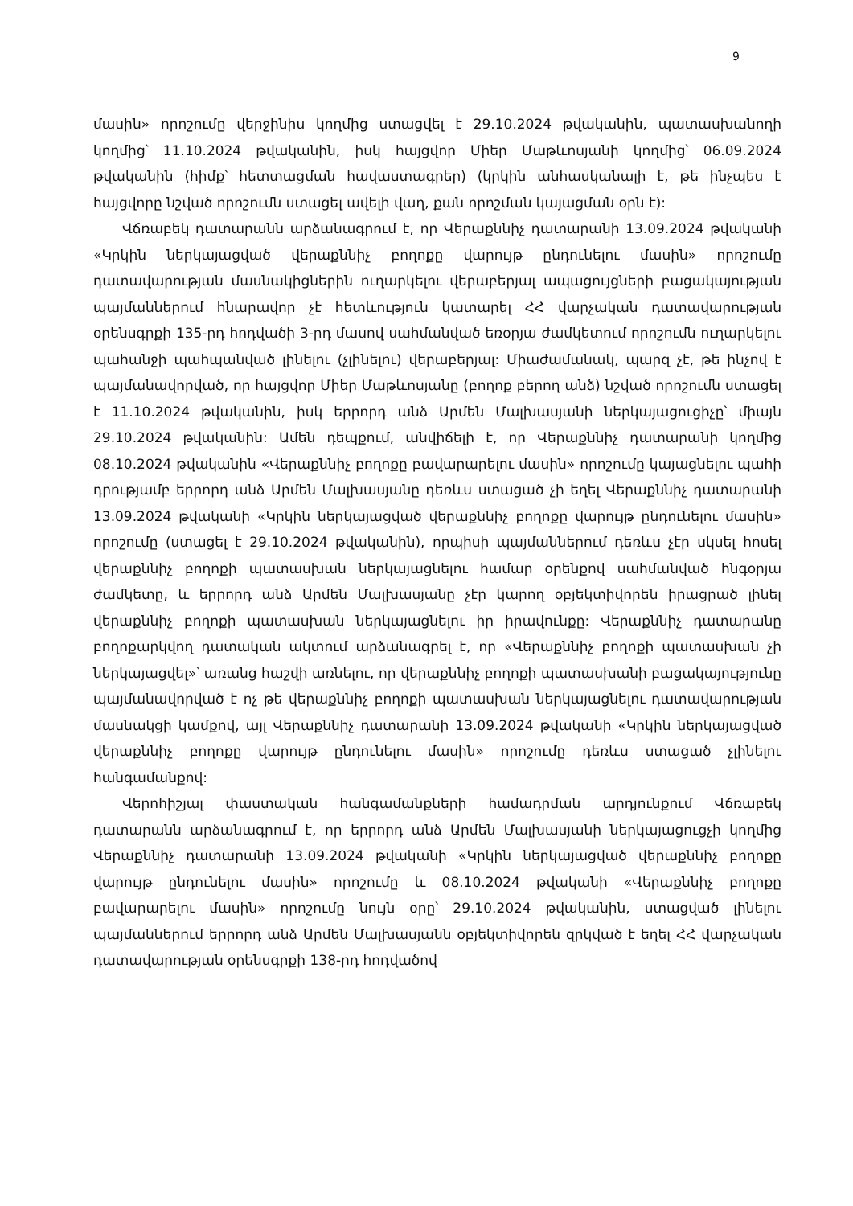9
մասին» որոշումը վերջինիս կողմից ստացվել է 29.10.2024 թվականին, պատասխանողի կողմից՝ 11.10.2024 թվականին, իսկ հայցվոր Միեր Մաթևոսյանի կողմից՝ 06.09.2024 թվականին (հիմք՝ հետտացման հավաստագրեր) (կրկին անհասկանալի է, թե ինչպես է հայցվորը նշված որոշումն ստացել ավելի վաղ, քան որոշման կայացման օրն է):
Վճռաբեկ դատարանն արձանագրում է, որ Վերաքննիչ դատարանի 13.09.2024 թվականի «Կրկին ներկայացված վերաքննիչ բողոքը վարույթ ընդունելու մասին» որոշումը դատավարության մասնակիցներին ուղարկելու վերաբերյալ ապացույցների բացակայության պայմաններում հնարավոր չէ հետևություն կատարել ՀՀ վարչական դատավարության օրենսգրքի 135-րդ հոդվածի 3-րդ մասով սահմանված եռօրյա ժամկետում որոշումն ուղարկելու պահանջի պահպանված լինելու (չլինելու) վերաբերյալ: Միաժամանակ, պարզ չէ, թե ինչով է պայմանավորված, որ հայցվոր Միեր Մաթևոսյանը (բողոք բերող անձ) նշված որոշումն ստացել է 11.10.2024 թվականին, իսկ երրորդ անձ Արմեն Մալխասյանի ներկայացուցիչը՝ միայն 29.10.2024 թվականին: Ամեն դեպքում, անվիճելի է, որ Վերաքննիչ դատարանի կողմից 08.10.2024 թվականին «Վերաքննիչ բողոքը բավարարելու մասին» որոշումը կայացնելու պահի դրությամբ երրորդ անձ Արմեն Մալխասյանը դեռևս ստացած չի եղել Վերաքննիչ դատարանի 13.09.2024 թվականի «Կրկին ներկայացված վերաքննիչ բողոքը վարույթ ընդունելու մասին» որոշումը (ստացել է 29.10.2024 թվականին), որպիսի պայմաններում դեռևս չէր սկսել հոսել վերաքննիչ բողոքի պատասխան ներկայացնելու համար օրենքով սահմանված հնգօրյա ժամկետը, և երրորդ անձ Արմեն Մալխասյանը չէր կարող օբյեկտիվորեն իրացրած լինել վերաքննիչ բողոքի պատասխան ներկայացնելու իր իրավունքը: Վերաքննիչ դատարանը բողոքարկվող դատական ակտում արձանագրել է, որ «Վերաքննիչ բողոքի պատասխան չի ներկայացվել»՝ առանց հաշվի առնելու, որ վերաքննիչ բողոքի պատասխանի բացակայությունը պայմանավորված է ոչ թե վերաքննիչ բողոքի պատասխան ներկայացնելու դատավարության մասնակցի կամքով, այլ Վերաքննիչ դատարանի 13.09.2024 թվականի «Կրկին ներկայացված վերաքննիչ բողոքը վարույթ ընդունելու մասին» որոշումը դեռևս ստացած չլինելու հանգամանքով:
Վերոհիշյալ փաստական հանգամանքների համադրման արդյունքում Վճռաբեկ դատարանն արձանագրում է, որ երրորդ անձ Արմեն Մալխասյանի ներկայացուցչի կողմից Վերաքննիչ դատարանի 13.09.2024 թվականի «Կրկին ներկայացված վերաքննիչ բողոքը վարույթ ընդունելու մասին» որոշումը և 08.10.2024 թվականի «Վերաքննիչ բողոքը բավարարելու մասին» որոշումը նույն օրը՝ 29.10.2024 թվականին, ստացված լինելու պայմաններում երրորդ անձ Արմեն Մալխասյանն օբյեկտիվորեն զրկված է եղել ՀՀ վարչական դատավարության օրենսգրքի 138-րդ հոդվածով